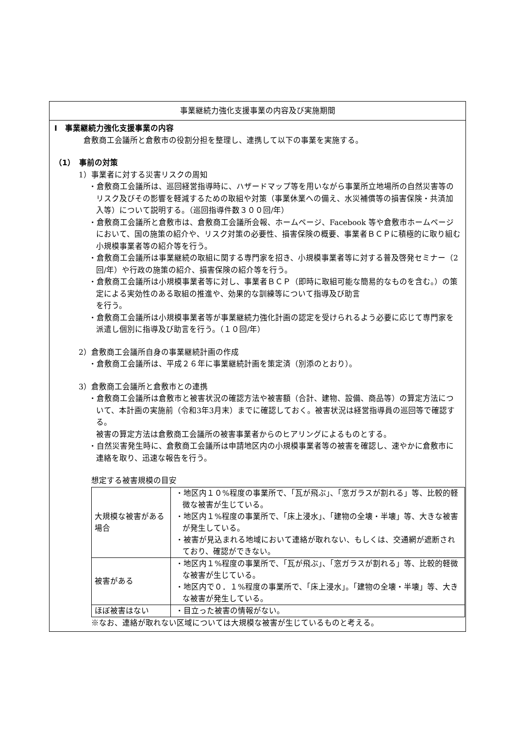事業継続力強化支援事業の内容及び実施期間
Ⅰ　事業継続力強化支援事業の内容
倉敷商工会議所と倉敷市の役割分担を整理し、連携して以下の事業を実施する。
（1）　事前の対策
1）事業者に対する災害リスクの周知
・倉敷商工会議所は、巡回経営指導時に、ハザードマップ等を用いながら事業所立地場所の自然災害等のリスク及びその影響を軽減するための取組や対策（事業休業への備え、水災補償等の損害保険・共済加入等）について説明する。（巡回指導件数３００回/年）
・倉敷商工会議所と倉敷市は、倉敷商工会議所会報、ホームページ、Facebook 等や倉敷市ホームページにおいて、国の施策の紹介や、リスク対策の必要性、損害保険の概要、事業者ＢＣＰに積極的に取り組む小規模事業者等の紹介等を行う。
・倉敷商工会議所は事業継続の取組に関する専門家を招き、小規模事業者等に対する普及啓発セミナー（2回/年）や行政の施策の紹介、損害保険の紹介等を行う。
・倉敷商工会議所は小規模事業者等に対し、事業者ＢＣＰ（即時に取組可能な簡易的なものを含む。）の策定による実効性のある取組の推進や、効果的な訓練等について指導及び助言
を行う。
・倉敷商工会議所は小規模事業者等が事業継続力強化計画の認定を受けられるよう必要に応じて専門家を派遣し個別に指導及び助言を行う。（１０回/年）
2）倉敷商工会議所自身の事業継続計画の作成
・倉敷商工会議所は、平成２６年に事業継続計画を策定済（別添のとおり）。
3）倉敷商工会議所と倉敷市との連携
・倉敷商工会議所は倉敷市と被害状況の確認方法や被害額（合計、建物、設備、商品等）の算定方法について、本計画の実施前（令和3年3月末）までに確認しておく。被害状況は経営指導員の巡回等で確認する。
被害の算定方法は倉敷商工会議所の被害事業者からのヒアリングによるものとする。
・自然災害発生時に、倉敷商工会議所は申請地区内の小規模事業者等の被害を確認し、速やかに倉敷市に連絡を取り、迅速な報告を行う。
想定する被害規模の目安
| 大規模な被害がある場合 | ・地区内１０%程度の事業所で、「瓦が飛ぶ」、「窓ガラスが割れる」等、比較的軽微な被害が生じている。 ・地区内１%程度の事業所で、「床上浸水」、「建物の全壊・半壊」等、大きな被害が発生している。 ・被害が見込まれる地域において連絡が取れない、もしくは、交通網が遮断されており、確認ができない。 |
| 被害がある | ・地区内１%程度の事業所で、「瓦が飛ぶ」、「窓ガラスが割れる」等、比較的軽微な被害が生じている。 ・地区内で０．１%程度の事業所で、「床上浸水」。「建物の全壊・半壊」等、大きな被害が発生している。 |
| ほぼ被害はない | ・目立った被害の情報がない。 |
※なお、連絡が取れない区域については大規模な被害が生じているものと考える。